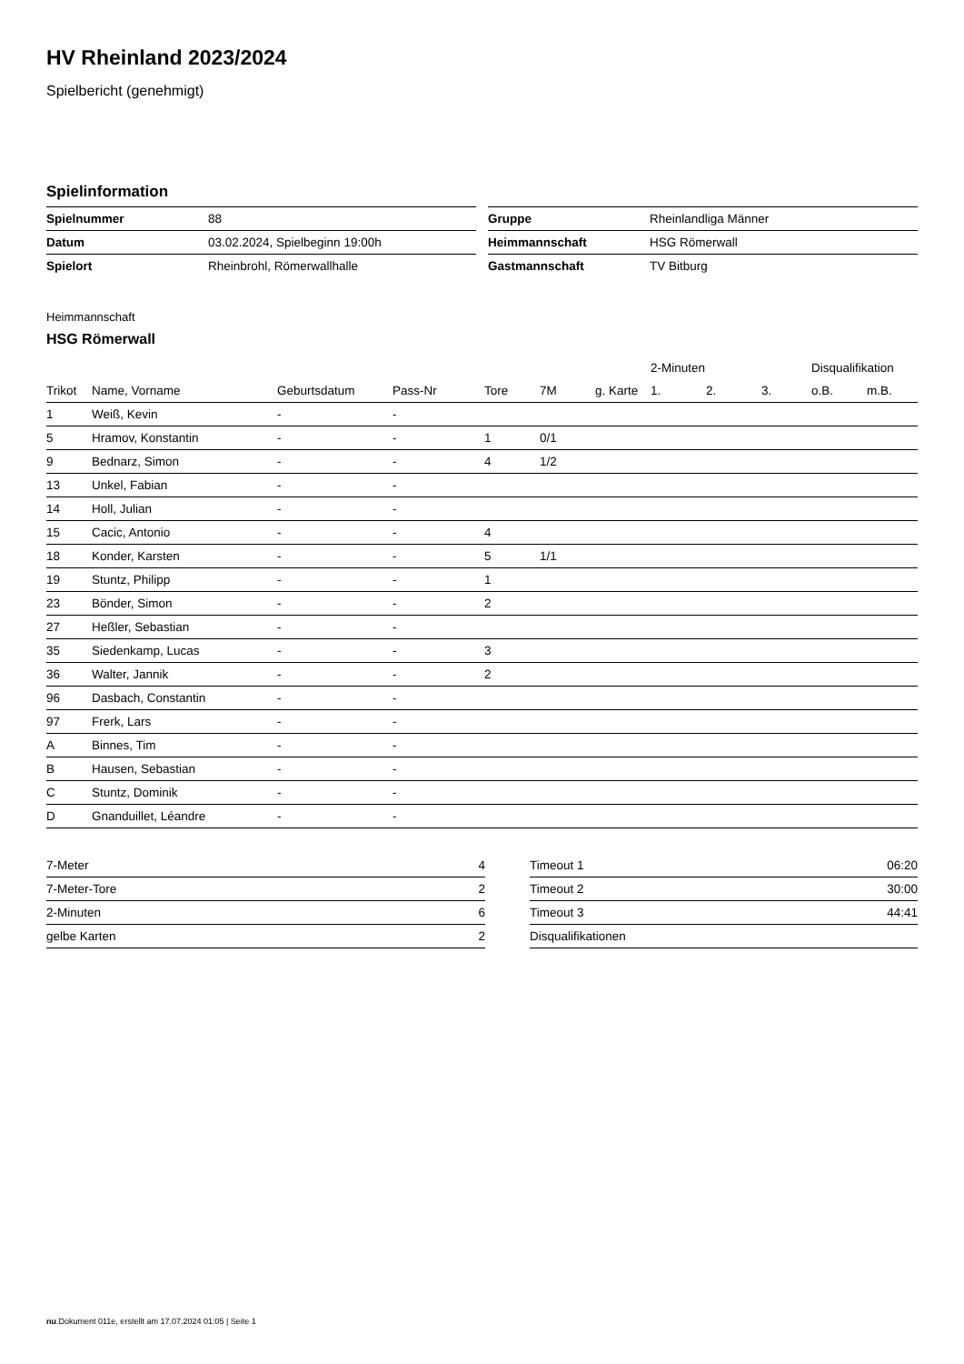HV Rheinland 2023/2024
Spielbericht (genehmigt)
Spielinformation
| Spielnummer | 88 |
| Datum | 03.02.2024, Spielbeginn 19:00h |
| Spielort | Rheinbrohl, Römerwallhalle |
| Gruppe | Rheinlandliga Männer |
| Heimmannschaft | HSG Römerwall |
| Gastmannschaft | TV Bitburg |
Heimmannschaft
HSG Römerwall
| | | | | | | | 2-Minuten | | | Disqualifikation | |
| --- | --- | --- | --- | --- | --- | --- | --- | --- | --- | --- | --- |
| Trikot | Name, Vorname | Geburtsdatum | Pass-Nr | Tore | 7M | g. Karte | 1. | 2. | 3. | o.B. | m.B. |
| 1 | Weiß, Kevin | - | - | | | | | | | | |
| 5 | Hramov, Konstantin | - | - | 1 | 0/1 | | | | | | |
| 9 | Bednarz, Simon | - | - | 4 | 1/2 | | | | | | |
| 13 | Unkel, Fabian | - | - | | | | | | | | |
| 14 | Holl, Julian | - | - | | | | | | | | |
| 15 | Cacic, Antonio | - | - | 4 | | | | | | | |
| 18 | Konder, Karsten | - | - | 5 | 1/1 | | | | | | |
| 19 | Stuntz, Philipp | - | - | 1 | | | | | | | |
| 23 | Bönder, Simon | - | - | 2 | | | | | | | |
| 27 | Heßler, Sebastian | - | - | | | | | | | | |
| 35 | Siedenkamp, Lucas | - | - | 3 | | | | | | | |
| 36 | Walter, Jannik | - | - | 2 | | | | | | | |
| 96 | Dasbach, Constantin | - | - | | | | | | | | |
| 97 | Frerk, Lars | - | - | | | | | | | | |
| A | Binnes, Tim | - | - | | | | | | | | |
| B | Hausen, Sebastian | - | - | | | | | | | | |
| C | Stuntz, Dominik | - | - | | | | | | | | |
| D | Gnanduillet, Léandre | - | - | | | | | | | | |
| 7-Meter | 4 |
| 7-Meter-Tore | 2 |
| 2-Minuten | 6 |
| gelbe Karten | 2 |
| Timeout 1 | 06:20 |
| Timeout 2 | 30:00 |
| Timeout 3 | 44:41 |
| Disqualifikationen | |
nu.Dokument 011e, erstellt am 17.07.2024 01:05 | Seite 1